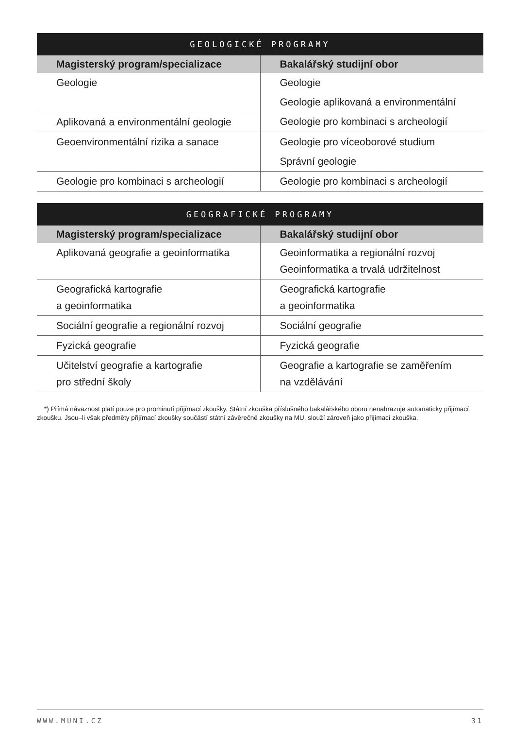| GEOLOGICKÉ PROGRAMY | |
| --- | --- |
| Magisterský program/specializace | Bakalářský studijní obor |
| Geologie | Geologie |
| | Geologie aplikovaná a environmentální |
| Aplikovaná a environmentální geologie | Geologie pro kombinaci s archeologií |
| Geoenvironmentální rizika a sanace | Geologie pro víceoborové studium |
| | Správní geologie |
| Geologie pro kombinaci s archeologií | Geologie pro kombinaci s archeologií |
| GEOGRAFICKÉ PROGRAMY | |
| --- | --- |
| Magisterský program/specializace | Bakalářský studijní obor |
| Aplikovaná geografie a geoinformatika | Geoinformatika a regionální rozvoj Geoinformatika a trvalá udržitelnost |
| Geografická kartografie a geoinformatika | Geografická kartografie a geoinformatika |
| Sociální geografie a regionální rozvoj | Sociální geografie |
| Fyzická geografie | Fyzická geografie |
| Učitelství geografie a kartografie pro střední školy | Geografie a kartografie se zaměřením na vzdělávání |
*) Přímá návaznost platí pouze pro prominutí přijímací zkoušky. Státní zkouška příslušného bakalářského oboru nenahrazuje automaticky přijímací zkoušku. Jsou–li však předměty přijímací zkoušky součástí státní závěrečné zkoušky na MU, slouží zároveň jako přijímací zkouška.
WWW.MUNI.CZ 31